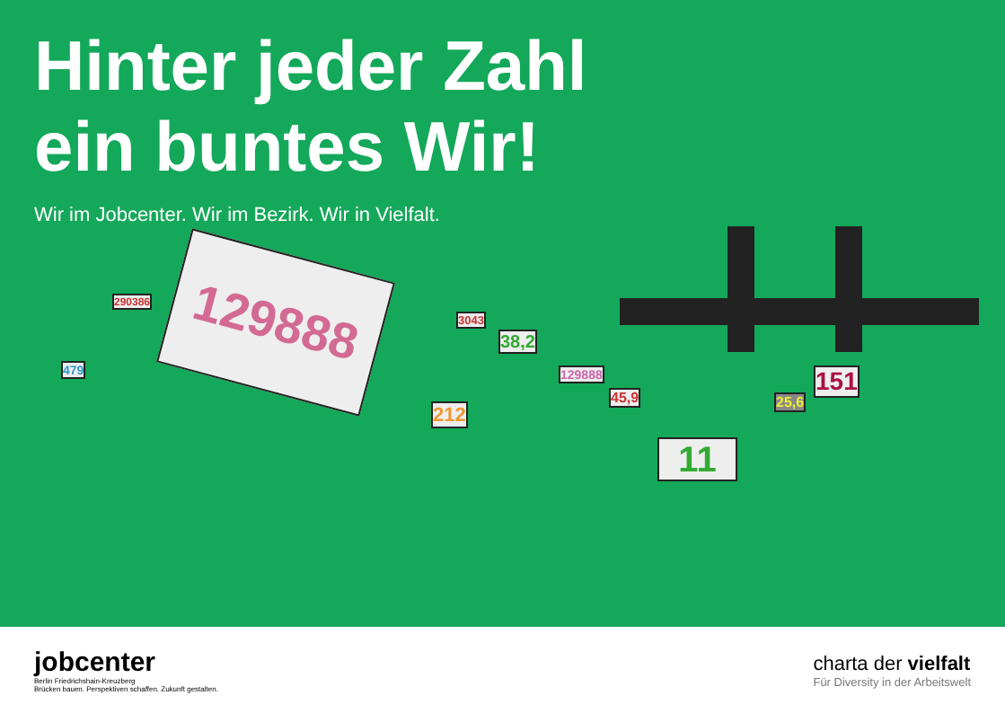Hinter jeder Zahl
ein buntes Wir!
Wir im Jobcenter. Wir im Bezirk. Wir in Vielfalt.
129888
290386
479
3043
38,2
129888
45,9
212
25,6
151
11
jobcenter
Berlin Friedrichshain-Kreuzberg
Brücken bauen. Perspektiven schaffen. Zukunft gestalten.
charta der vielfalt
Für Diversity in der Arbeitswelt